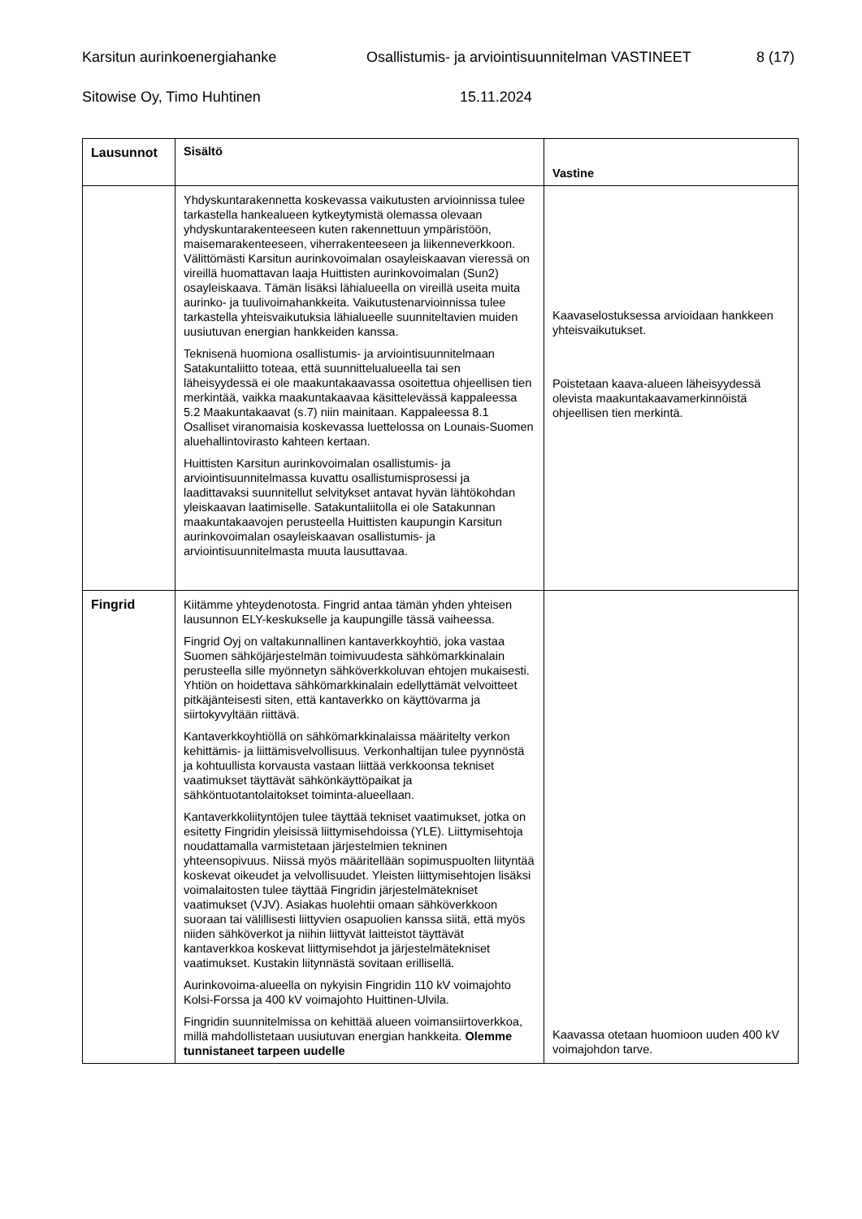Karsitun aurinkoenergiahanke Osallistumis- ja arviointisuunnitelman VASTINEET 8 (17)
Sitowise Oy, Timo Huhtinen 15.11.2024
| Lausunnot | Sisältö | Vastine |
| --- | --- | --- |
| | Yhdyskuntarakennetta koskevassa vaikutusten arvioinnissa tulee tarkastella hankealueen kytkeytymistä olemassa olevaan yhdyskuntarakenteeseen kuten rakennettuun ympäristöön, maisemarakenteeseen, viherrakenteeseen ja liikenneverkkoon. Välittömästi Karsitun aurinkovoimalan osayleiskaavan vieressä on vireillä huomattavan laaja Huittisten aurinkovoimalan (Sun2) osayleiskaava. Tämän lisäksi lähialueella on vireillä useita muita aurinko- ja tuulivoimahankkeita. Vaikutustenarvioinnissa tulee tarkastella yhteisvaikutuksia lähialueelle suunniteltavien muiden uusiutuvan energian hankkeiden kanssa. Teknisenä huomiona osallistumis- ja arviointisuunnitelmaan Satakuntaliitto toteaa, että suunnittelualueella tai sen läheisyydessä ei ole maakuntakaavassa osoitettua ohjeellisen tien merkintää, vaikka maakuntakaavaa käsittelevässä kappaleessa 5.2 Maakuntakaavat (s.7) niin mainitaan. Kappaleessa 8.1 Osalliset viranomaisia koskevassa luettelossa on Lounais-Suomen aluehallintovirasto kahteen kertaan. Huittisten Karsitun aurinkovoimalan osallistumis- ja arviointisuunnitelmassa kuvattu osallistumisprosessi ja laadittavaksi suunnitellut selvitykset antavat hyvän lähtökohdan yleiskaavan laatimiselle. Satakuntaliitolla ei ole Satakunnan maakuntakaavojen perusteella Huittisten kaupungin Karsitun aurinkovoimalan osayleiskaavan osallistumis- ja arviointisuunnitelmasta muuta lausuttavaa. | Kaavaselostuksessa arvioidaan hankkeen yhteisvaikutukset. Poistetaan kaava-alueen läheisyydessä olevista maakuntakaavamerkinnöistä ohjeellisen tien merkintä. |
| Fingrid | Kiitämme yhteydenotosta. Fingrid antaa tämän yhden yhteisen lausunnon ELY-keskukselle ja kaupungille tässä vaiheessa. Fingrid Oyj on valtakunnallinen kantaverkkoyhtiö, joka vastaa Suomen sähköjärjestelmän toimivuudesta sähkömarkkinalain perusteella sille myönnetyn sähköverkkoluvan ehtojen mukaisesti. Yhtiön on hoidettava sähkömarkkinalain edellyttämät velvoitteet pitkäjänteisesti siten, että kantaverkko on käyttövarma ja siirtokyvyltään riittävä. Kantaverkkoyhtiöllä on sähkömarkkinalaissa määritelty verkon kehittämis- ja liittämisvelvollisuus. Verkonhaltijan tulee pyynnöstä ja kohtuullista korvausta vastaan liittää verkkoonsa tekniset vaatimukset täyttävät sähkönkäyttöpaikat ja sähköntuotantolaitokset toiminta-alueellaan. Kantaverkkoliityntöjen tulee täyttää tekniset vaatimukset, jotka on esitetty Fingridin yleisissä liittymisehdoissa (YLE). Liittymisehtoja noudattamalla varmistetaan järjestelmien tekninen yhteensopivuus. Niissä myös määritellään sopimuspuolten liityntää koskevat oikeudet ja velvollisuudet. Yleisten liittymisehtojen lisäksi voimalaitosten tulee täyttää Fingridin järjestelmätekniset vaatimukset (VJV). Asiakas huolehtii omaan sähköverkkoon suoraan tai välillisesti liittyvien osapuolien kanssa siitä, että myös niiden sähköverkot ja niihin liittyvät laitteistot täyttävät kantaverkkoa koskevat liittymisehdot ja järjestelmätekniset vaatimukset. Kustakin liitynnästä sovitaan erillisellä. Aurinkovoima-alueella on nykyisin Fingridin 110 kV voimajohto Kolsi-Forssa ja 400 kV voimajohto Huittinen-Ulvila. Fingridin suunnitelmissa on kehittää alueen voimansiirtoverkkoa, millä mahdollistetaan uusiutuvan energian hankkeita. Olemme tunnistaneet tarpeen uudelle | Kaavassa otetaan huomioon uuden 400 kV voimajohdon tarve. |